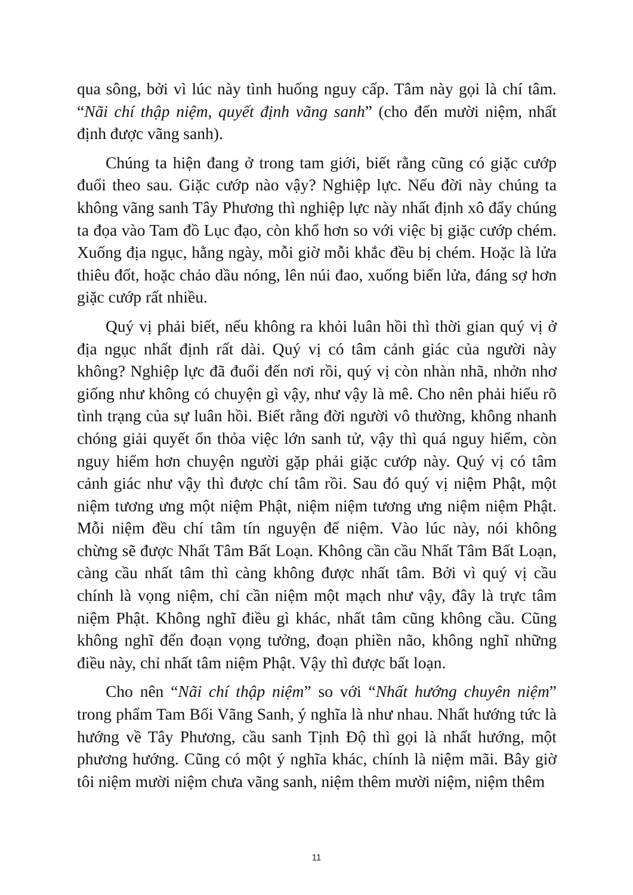qua sông, bởi vì lúc này tình huống nguy cấp. Tâm này gọi là chí tâm. “Nãi chí thập niệm, quyết định vãng sanh” (cho đến mười niệm, nhất định được vãng sanh).
Chúng ta hiện đang ở trong tam giới, biết rằng cũng có giặc cướp đuổi theo sau. Giặc cướp nào vậy? Nghiệp lực. Nếu đời này chúng ta không vãng sanh Tây Phương thì nghiệp lực này nhất định xô đẩy chúng ta đọa vào Tam đồ Lục đạo, còn khổ hơn so với việc bị giặc cướp chém. Xuống địa ngục, hằng ngày, mỗi giờ mỗi khắc đều bị chém. Hoặc là lửa thiêu đốt, hoặc chảo dầu nóng, lên núi đao, xuống biển lửa, đáng sợ hơn giặc cướp rất nhiều.
Quý vị phải biết, nếu không ra khỏi luân hồi thì thời gian quý vị ở địa ngục nhất định rất dài. Quý vị có tâm cảnh giác của người này không? Nghiệp lực đã đuổi đến nơi rồi, quý vị còn nhàn nhã, nhởn nhơ giống như không có chuyện gì vậy, như vậy là mê. Cho nên phải hiểu rõ tình trạng của sự luân hồi. Biết rằng đời người vô thường, không nhanh chóng giải quyết ổn thỏa việc lớn sanh tử, vậy thì quá nguy hiểm, còn nguy hiểm hơn chuyện người gặp phải giặc cướp này. Quý vị có tâm cảnh giác như vậy thì được chí tâm rồi. Sau đó quý vị niệm Phật, một niệm tương ưng một niệm Phật, niệm niệm tương ưng niệm niệm Phật. Mỗi niệm đều chí tâm tín nguyện để niệm. Vào lúc này, nói không chừng sẽ được Nhất Tâm Bất Loạn. Không cần cầu Nhất Tâm Bất Loạn, càng cầu nhất tâm thì càng không được nhất tâm. Bởi vì quý vị cầu chính là vọng niệm, chỉ cần niệm một mạch như vậy, đây là trực tâm niệm Phật. Không nghĩ điều gì khác, nhất tâm cũng không cầu. Cũng không nghĩ đến đoạn vọng tưởng, đoạn phiền não, không nghĩ những điều này, chỉ nhất tâm niệm Phật. Vậy thì được bất loạn.
Cho nên “Nãi chí thập niệm” so với “Nhất hướng chuyên niệm” trong phẩm Tam Bối Vãng Sanh, ý nghĩa là như nhau. Nhất hướng tức là hướng về Tây Phương, cầu sanh Tịnh Độ thì gọi là nhất hướng, một phương hướng. Cũng có một ý nghĩa khác, chính là niệm mãi. Bây giờ tôi niệm mười niệm chưa vãng sanh, niệm thêm mười niệm, niệm thêm
11